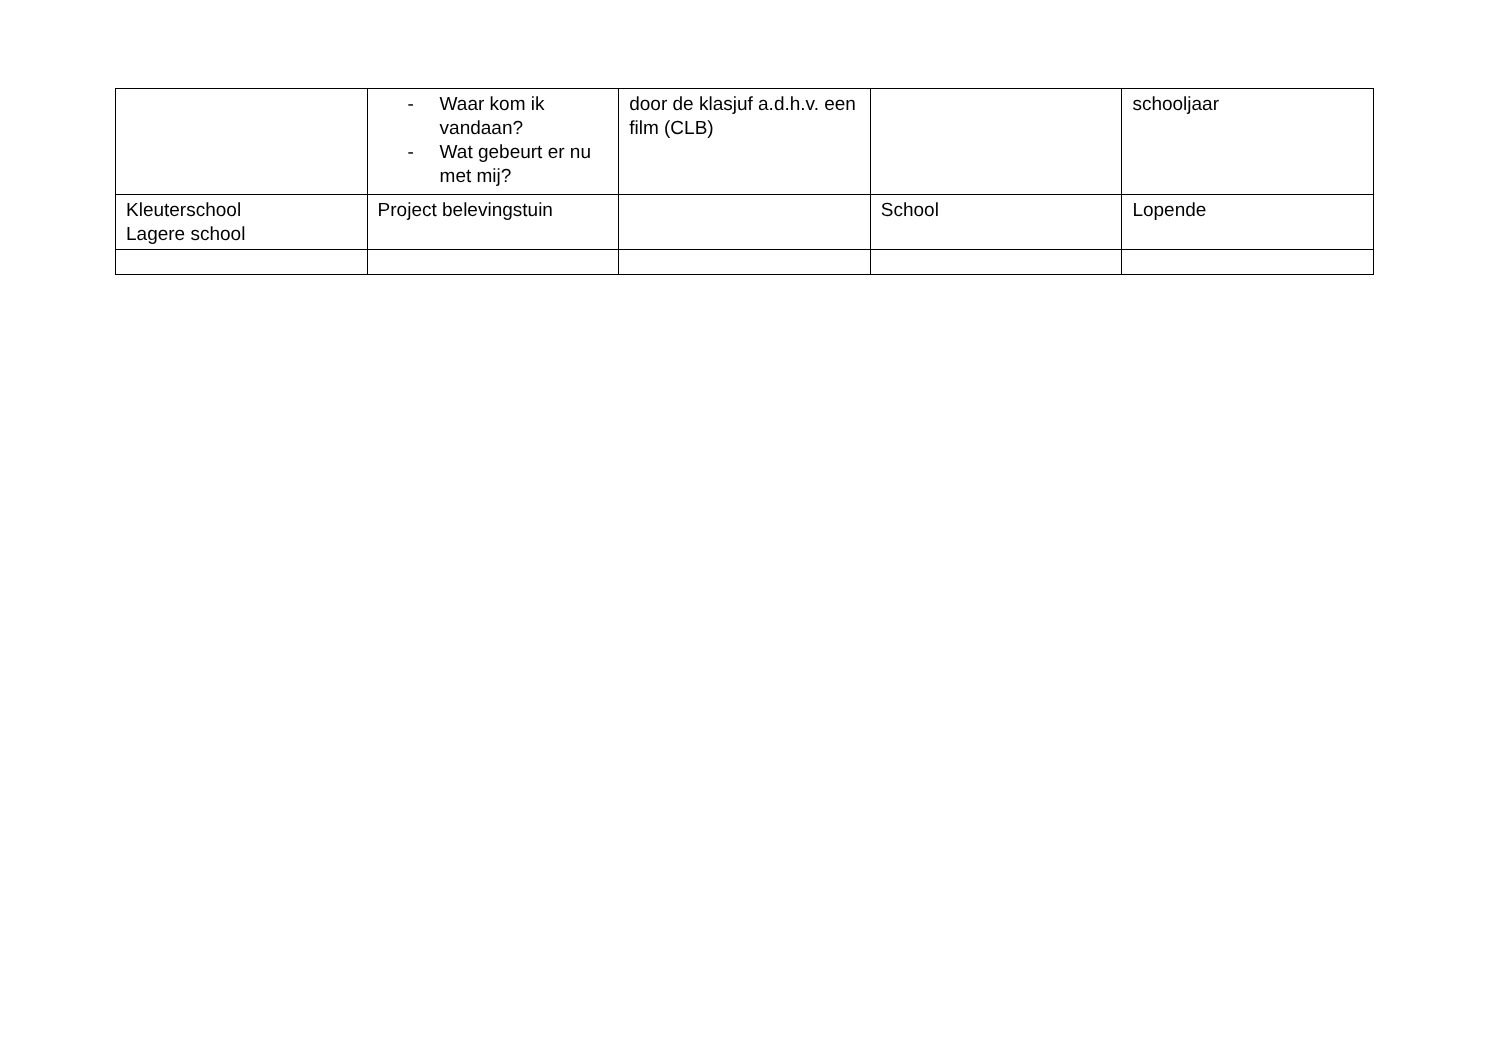| | - Waar kom ik vandaan? - Wat gebeurt er nu met mij? | door de klasjuf a.d.h.v. een film (CLB) | | schooljaar |
| Kleuterschool Lagere school | Project belevingstuin | | School | Lopende |